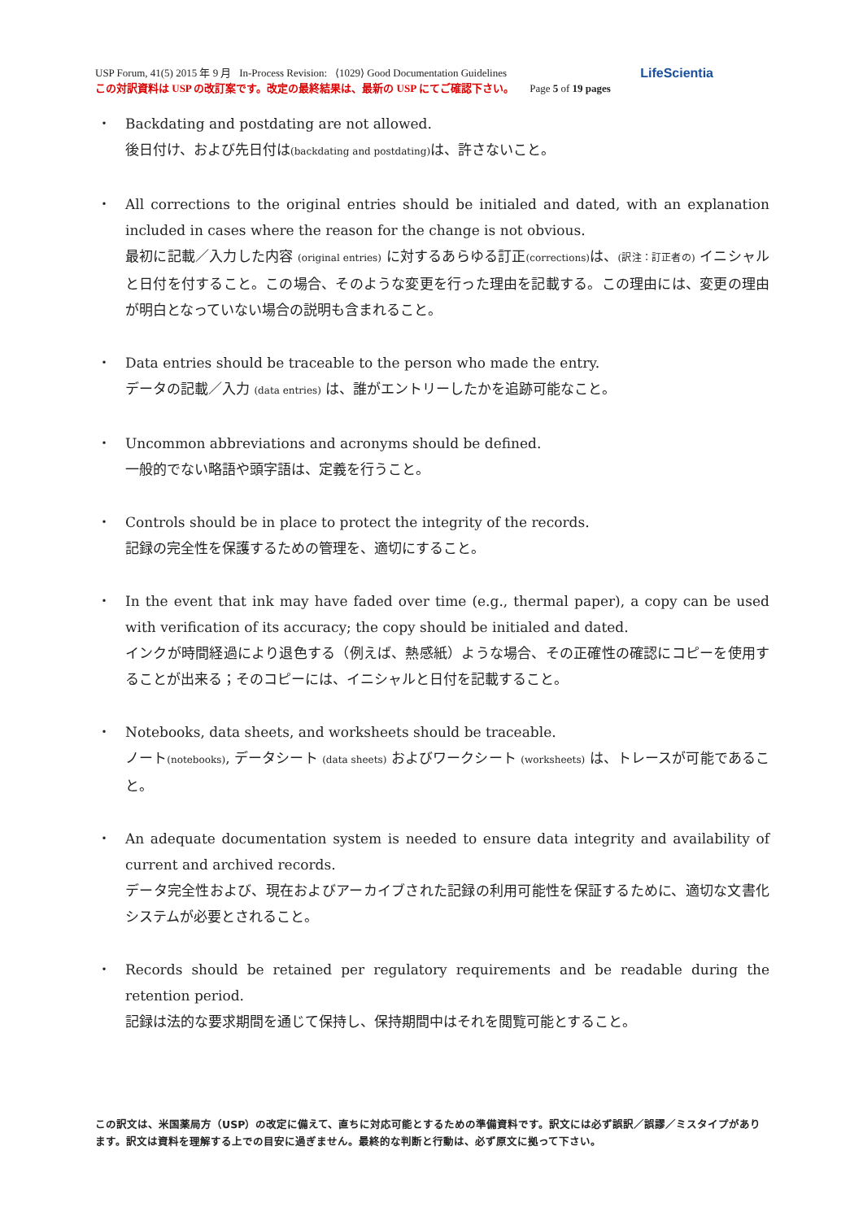LifeScientia USP Forum, 41(5) 2015 年 9 月 In-Process Revision: ⟨1029⟩ Good Documentation Guidelines
この対訳資料は USP の改訂案です。改定の最終結果は、最新の USP にてご確認下さい。 Page 5 of 19 pages
・ Backdating and postdating are not allowed.
後日付け、および先日付は(backdating and postdating) は、許さないこと。
・ All corrections to the original entries should be initialed and dated, with an explanation included in cases where the reason for the change is not obvious.
最初に記載／入力した内容 (original entries) に対するあらゆる訂正(corrections) は、(訳注：訂正者の) イニシャルと日付を付すること。この場合、そのような変更を行った理由を記載する。この理由には、変更の理由が明白となっていない場合の説明も含まれること。
・ Data entries should be traceable to the person who made the entry.
データの記載／入力 (data entries) は、誰がエントリーしたかを追跡可能なこと。
・ Uncommon abbreviations and acronyms should be defined.
一般的でない略語や頭字語は、定義を行うこと。
・ Controls should be in place to protect the integrity of the records.
記録の完全性を保護するための管理を、適切にすること。
・ In the event that ink may have faded over time (e.g., thermal paper), a copy can be used with verification of its accuracy; the copy should be initialed and dated.
インクが時間経過により退色する（例えば、熱感紙）ような場合、その正確性の確認にコピーを使用することが出来る；そのコピーには、イニシャルと日付を記載すること。
・ Notebooks, data sheets, and worksheets should be traceable.
ノート(notebooks), データシート (data sheets) およびワークシート (worksheets) は、トレースが可能であること。
・ An adequate documentation system is needed to ensure data integrity and availability of current and archived records.
データ完全性および、現在およびアーカイブされた記録の利用可能性を保証するために、適切な文書化システムが必要とされること。
・ Records should be retained per regulatory requirements and be readable during the retention period.
記録は法的な要求期間を通じて保持し、保持期間中はそれを閲覧可能とすること。
この訳文は、米国薬局方（USP）の改定に備えて、直ちに対応可能とするための準備資料です。訳文には必ず誤訳／誤謬／ミスタイプがあります。訳文は資料を理解する上での目安に過ぎません。最終的な判断と行動は、必ず原文に拠って下さい。